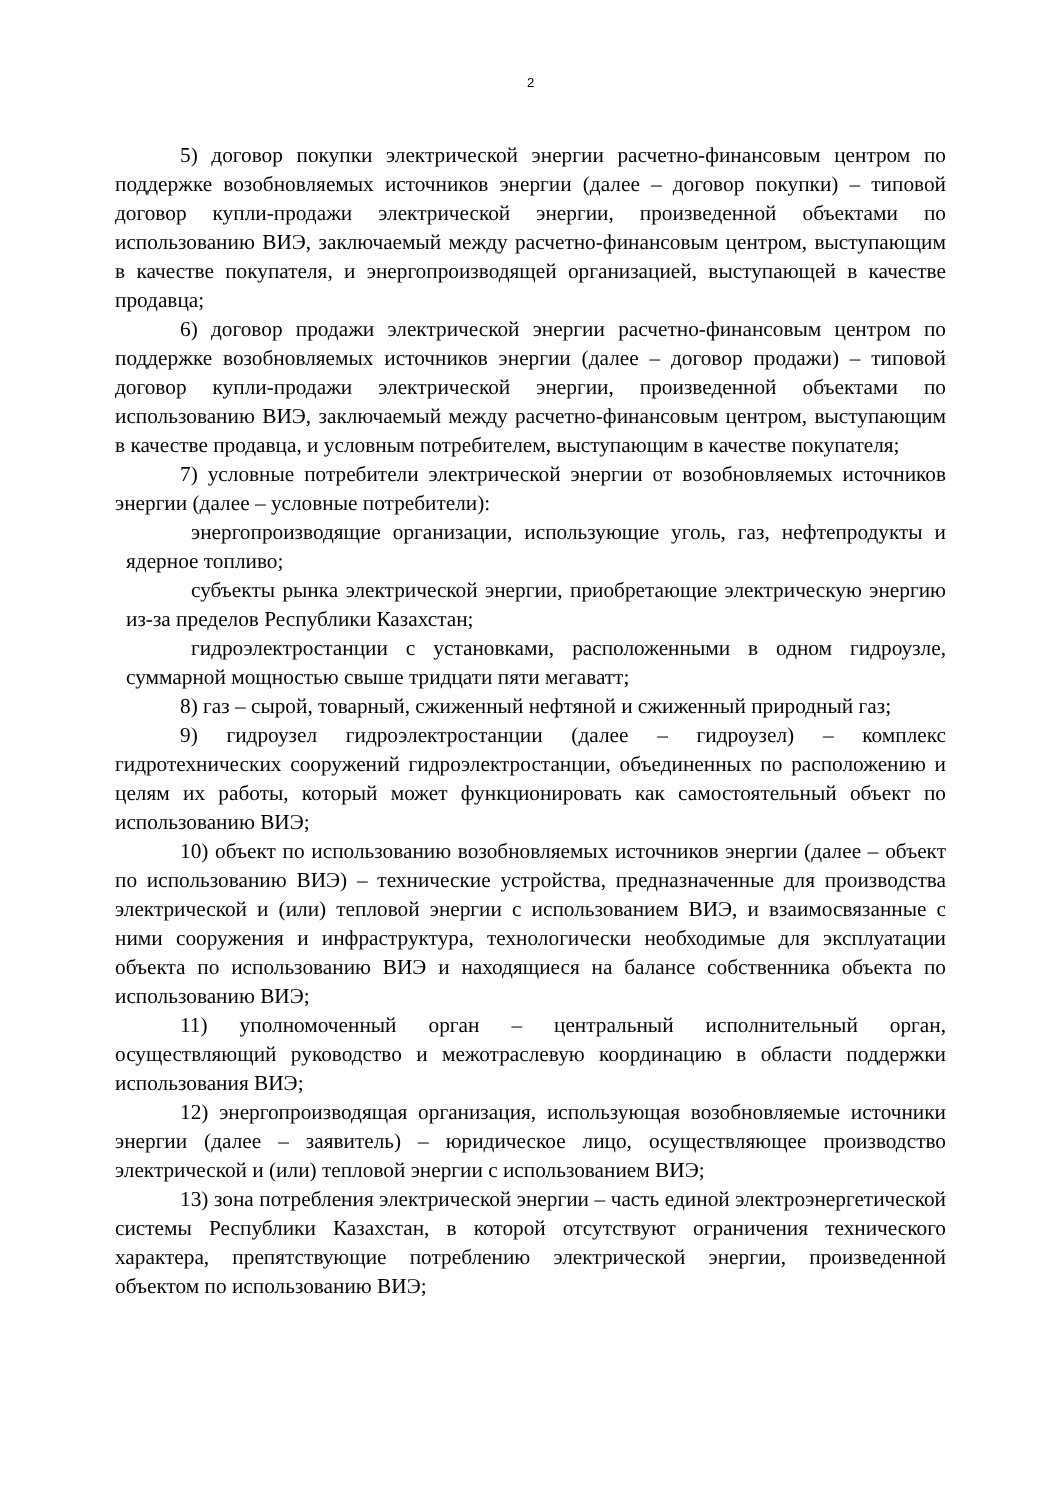2
5) договор покупки электрической энергии расчетно-финансовым центром по поддержке возобновляемых источников энергии (далее – договор покупки) – типовой договор купли-продажи электрической энергии, произведенной объектами по использованию ВИЭ, заключаемый между расчетно-финансовым центром, выступающим в качестве покупателя, и энергопроизводящей организацией, выступающей в качестве продавца;
6) договор продажи электрической энергии расчетно-финансовым центром по поддержке возобновляемых источников энергии (далее – договор продажи) – типовой договор купли-продажи электрической энергии, произведенной объектами по использованию ВИЭ, заключаемый между расчетно-финансовым центром, выступающим в качестве продавца, и условным потребителем, выступающим в качестве покупателя;
7) условные потребители электрической энергии от возобновляемых источников энергии (далее – условные потребители):
энергопроизводящие организации, использующие уголь, газ, нефтепродукты и ядерное топливо;
субъекты рынка электрической энергии, приобретающие электрическую энергию из-за пределов Республики Казахстан;
гидроэлектростанции с установками, расположенными в одном гидроузле, суммарной мощностью свыше тридцати пяти мегаватт;
8) газ – сырой, товарный, сжиженный нефтяной и сжиженный природный газ;
9) гидроузел гидроэлектростанции (далее – гидроузел) – комплекс гидротехнических сооружений гидроэлектростанции, объединенных по расположению и целям их работы, который может функционировать как самостоятельный объект по использованию ВИЭ;
10) объект по использованию возобновляемых источников энергии (далее – объект по использованию ВИЭ) – технические устройства, предназначенные для производства электрической и (или) тепловой энергии с использованием ВИЭ, и взаимосвязанные с ними сооружения и инфраструктура, технологически необходимые для эксплуатации объекта по использованию ВИЭ и находящиеся на балансе собственника объекта по использованию ВИЭ;
11) уполномоченный орган – центральный исполнительный орган, осуществляющий руководство и межотраслевую координацию в области поддержки использования ВИЭ;
12) энергопроизводящая организация, использующая возобновляемые источники энергии (далее – заявитель) – юридическое лицо, осуществляющее производство электрической и (или) тепловой энергии с использованием ВИЭ;
13) зона потребления электрической энергии – часть единой электроэнергетической системы Республики Казахстан, в которой отсутствуют ограничения технического характера, препятствующие потреблению электрической энергии, произведенной объектом по использованию ВИЭ;